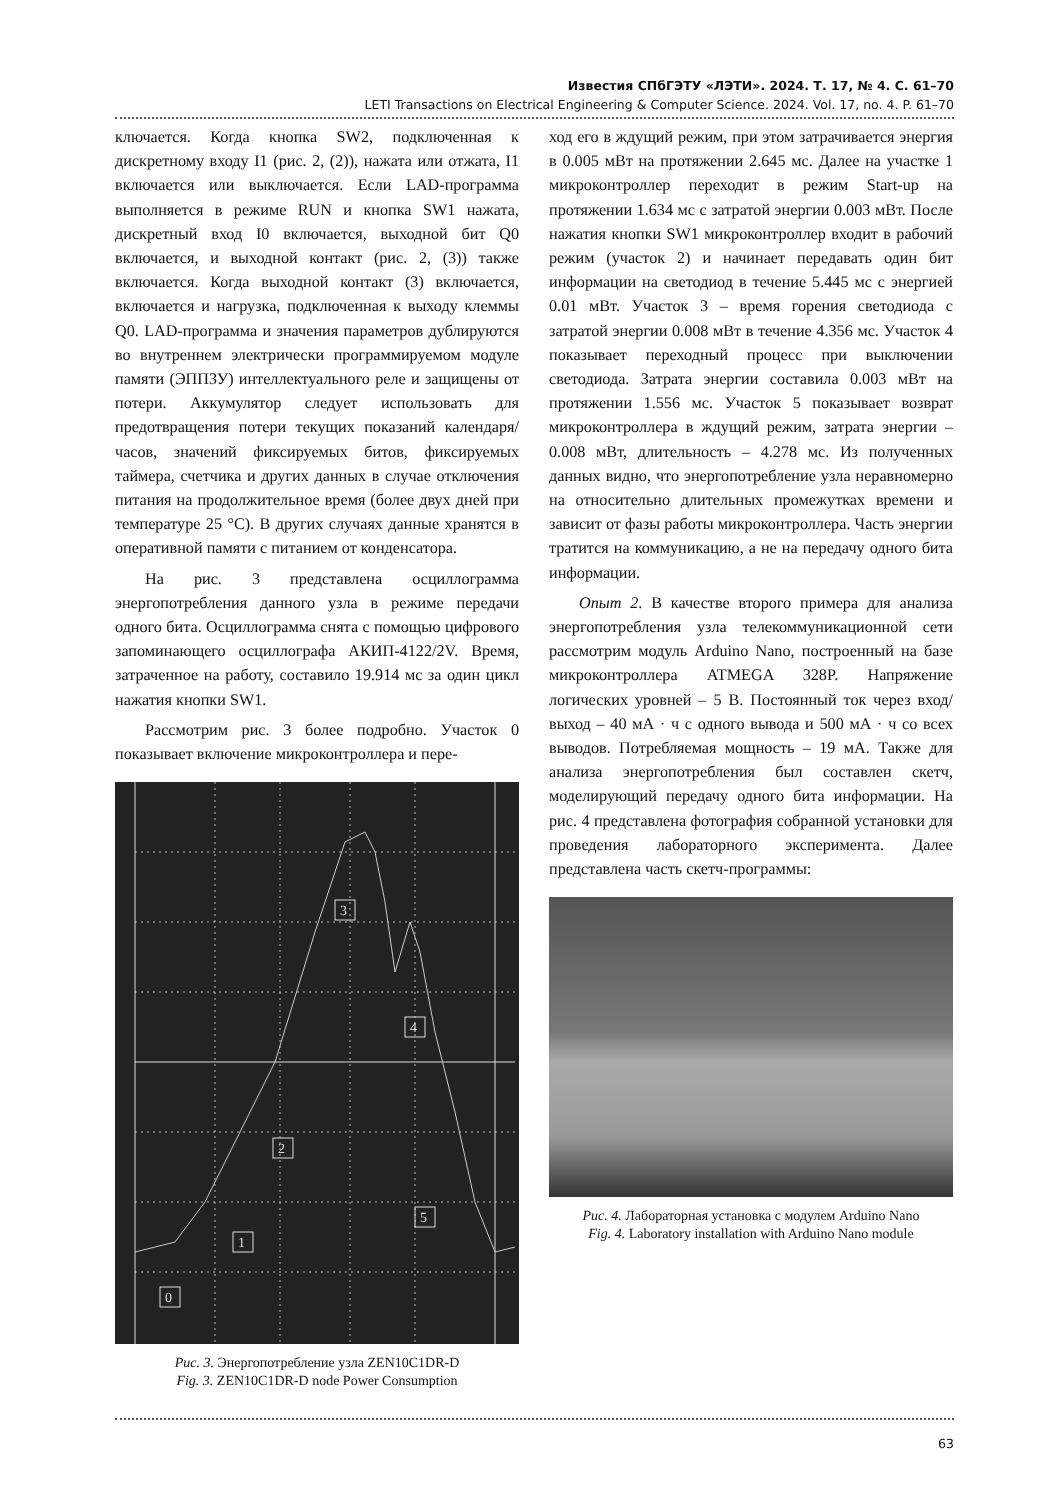Известия СПбГЭТУ «ЛЭТИ». 2024. Т. 17, № 4. С. 61–70
LETI Transactions on Electrical Engineering & Computer Science. 2024. Vol. 17, no. 4. P. 61–70
ключается. Когда кнопка SW2, подключенная к дискретному входу I1 (рис. 2, (2)), нажата или отжата, I1 включается или выключается. Если LAD-программа выполняется в режиме RUN и кнопка SW1 нажата, дискретный вход I0 включается, выходной бит Q0 включается, и выходной контакт (рис. 2, (3)) также включается. Когда выходной контакт (3) включается, включается и нагрузка, подключенная к выходу клеммы Q0. LAD-программа и значения параметров дублируются во внутреннем электрически программируемом модуле памяти (ЭППЗУ) интеллектуального реле и защищены от потери. Аккумулятор следует использовать для предотвращения потери текущих показаний календаря/часов, значений фиксируемых битов, фиксируемых таймера, счетчика и других данных в случае отключения питания на продолжительное время (более двух дней при температуре 25 °С). В других случаях данные хранятся в оперативной памяти с питанием от конденсатора.
На рис. 3 представлена осциллограмма энергопотребления данного узла в режиме передачи одного бита. Осциллограмма снята с помощью цифрового запоминающего осциллографа АКИП-4122/2V. Время, затраченное на работу, составило 19.914 мс за один цикл нажатия кнопки SW1.
Рассмотрим рис. 3 более подробно. Участок 0 показывает включение микроконтроллера и пере-
0
1
2
3
4
5
Рис. 3. Энергопотребление узла ZEN10C1DR-D
Fig. 3. ZEN10C1DR-D node Power Consumption
ход его в ждущий режим, при этом затрачивается энергия в 0.005 мВт на протяжении 2.645 мс. Далее на участке 1 микроконтроллер переходит в режим Start-up на протяжении 1.634 мс с затратой энергии 0.003 мВт. После нажатия кнопки SW1 микроконтроллер входит в рабочий режим (участок 2) и начинает передавать один бит информации на светодиод в течение 5.445 мс с энергией 0.01 мВт. Участок 3 – время горения светодиода с затратой энергии 0.008 мВт в течение 4.356 мс. Участок 4 показывает переходный процесс при выключении светодиода. Затрата энергии составила 0.003 мВт на протяжении 1.556 мс. Участок 5 показывает возврат микроконтроллера в ждущий режим, затрата энергии – 0.008 мВт, длительность – 4.278 мс. Из полученных данных видно, что энергопотребление узла неравномерно на относительно длительных промежутках времени и зависит от фазы работы микроконтроллера. Часть энергии тратится на коммуникацию, а не на передачу одного бита информации.
Опыт 2. В качестве второго примера для анализа энергопотребления узла телекоммуникационной сети рассмотрим модуль Arduino Nano, построенный на базе микроконтроллера ATMEGA 328P. Напряжение логических уровней – 5 В. Постоянный ток через вход/выход – 40 мА · ч с одного вывода и 500 мА · ч со всех выводов. Потребляемая мощность – 19 мА. Также для анализа энергопотребления был составлен скетч, моделирующий передачу одного бита информации. На рис. 4 представлена фотография собранной установки для проведения лабораторного эксперимента. Далее представлена часть скетч-программы:
Рис. 4. Лабораторная установка с модулем Arduino Nano
Fig. 4. Laboratory installation with Arduino Nano module
63